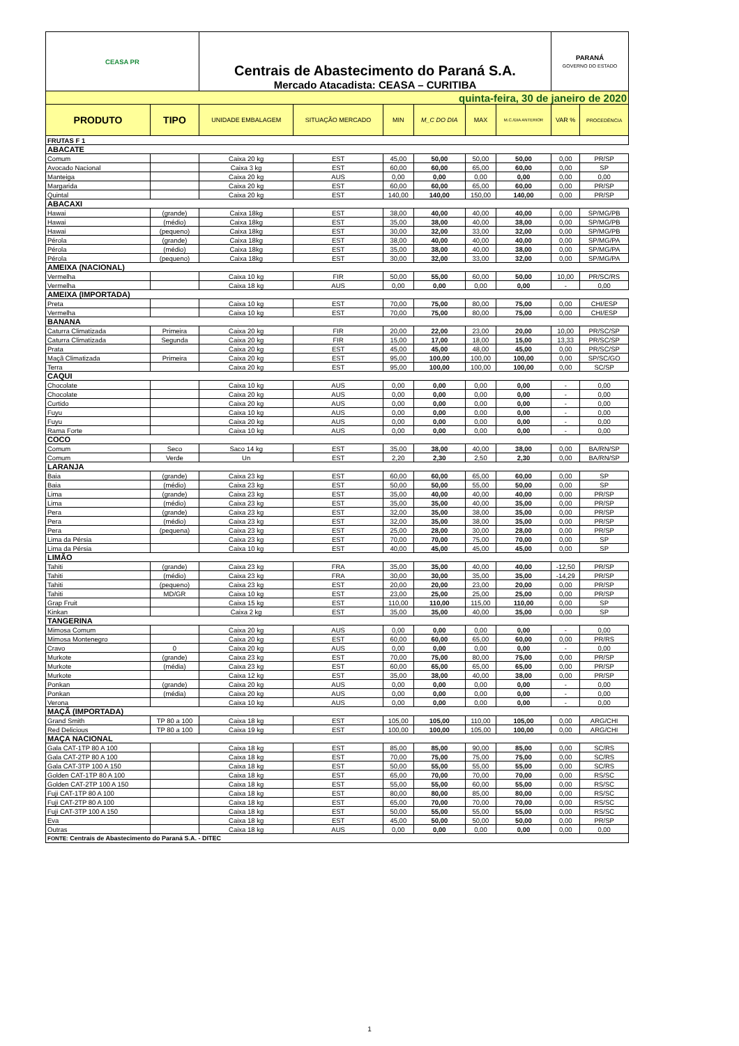| CEASA PR | | Centrais de Abastecimento do Paraná S.A. Mercado Atacadista: CEASA – CURITIBA | | | | | | PARANÁ GOVERNO DO ESTADO | |
| quinta-feira, 30 de janeiro de 2020 | | | | | | | | | |
| PRODUTO | TIPO | UNIDADE EMBALAGEM | SITUAÇÃO MERCADO | MIN | M_C DO DIA | MAX | M.C./DIA ANTERIOR | VAR % | PROCEDÊNCIA |
| FRUTAS F 1 | | | | | | | | | |
| ABACATE | | | | | | | | | |
| Comum | | Caixa 20 kg | EST | 45,00 | 50,00 | 50,00 | 50,00 | 0,00 | PR/SP |
| Avocado Nacional | | Caixa 3 kg | EST | 60,00 | 60,00 | 65,00 | 60,00 | 0,00 | SP |
| Manteiga | | Caixa 20 kg | AUS | 0,00 | 0,00 | 0,00 | 0,00 | 0,00 | 0,00 |
| Margarida | | Caixa 20 kg | EST | 60,00 | 60,00 | 65,00 | 60,00 | 0,00 | PR/SP |
| Quintal | | Caixa 20 kg | EST | 140,00 | 140,00 | 150,00 | 140,00 | 0,00 | PR/SP |
| ABACAXI | | | | | | | | | |
| Hawai | (grande) | Caixa 18kg | EST | 38,00 | 40,00 | 40,00 | 40,00 | 0,00 | SP/MG/PB |
| Hawai | (médio) | Caixa 18kg | EST | 35,00 | 38,00 | 40,00 | 38,00 | 0,00 | SP/MG/PB |
| Hawai | (pequeno) | Caixa 18kg | EST | 30,00 | 32,00 | 33,00 | 32,00 | 0,00 | SP/MG/PB |
| Pérola | (grande) | Caixa 18kg | EST | 38,00 | 40,00 | 40,00 | 40,00 | 0,00 | SP/MG/PA |
| Pérola | (médio) | Caixa 18kg | EST | 35,00 | 38,00 | 40,00 | 38,00 | 0,00 | SP/MG/PA |
| Pérola | (pequeno) | Caixa 18kg | EST | 30,00 | 32,00 | 33,00 | 32,00 | 0,00 | SP/MG/PA |
| AMEIXA (NACIONAL) | | | | | | | | | |
| Vermelha | | Caixa 10 kg | FIR | 50,00 | 55,00 | 60,00 | 50,00 | 10,00 | PR/SC/RS |
| Vermelha | | Caixa 18 kg | AUS | 0,00 | 0,00 | 0,00 | 0,00 | - | 0,00 |
| AMEIXA (IMPORTADA) | | | | | | | | | |
| Preta | | Caixa 10 kg | EST | 70,00 | 75,00 | 80,00 | 75,00 | 0,00 | CHI/ESP |
| Vermelha | | Caixa 10 kg | EST | 70,00 | 75,00 | 80,00 | 75,00 | 0,00 | CHI/ESP |
| BANANA | | | | | | | | | |
| Caturra Climatizada | Primeira | Caixa 20 kg | FIR | 20,00 | 22,00 | 23,00 | 20,00 | 10,00 | PR/SC/SP |
| Caturra Climatizada | Segunda | Caixa 20 kg | FIR | 15,00 | 17,00 | 18,00 | 15,00 | 13,33 | PR/SC/SP |
| Prata | | Caixa 20 kg | EST | 45,00 | 45,00 | 48,00 | 45,00 | 0,00 | PR/SC/SP |
| Maçã Climatizada | Primeira | Caixa 20 kg | EST | 95,00 | 100,00 | 100,00 | 100,00 | 0,00 | SP/SC/GO |
| Terra | | Caixa 20 kg | EST | 95,00 | 100,00 | 100,00 | 100,00 | 0,00 | SC/SP |
| CAQUI | | | | | | | | | |
| Chocolate | | Caixa 10 kg | AUS | 0,00 | 0,00 | 0,00 | 0,00 | - | 0,00 |
| Chocolate | | Caixa 20 kg | AUS | 0,00 | 0,00 | 0,00 | 0,00 | - | 0,00 |
| Curtido | | Caixa 20 kg | AUS | 0,00 | 0,00 | 0,00 | 0,00 | - | 0,00 |
| Fuyu | | Caixa 10 kg | AUS | 0,00 | 0,00 | 0,00 | 0,00 | - | 0,00 |
| Fuyu | | Caixa 20 kg | AUS | 0,00 | 0,00 | 0,00 | 0,00 | - | 0,00 |
| Rama Forte | | Caixa 10 kg | AUS | 0,00 | 0,00 | 0,00 | 0,00 | - | 0,00 |
| COCO | | | | | | | | | |
| Comum | Seco | Saco 14 kg | EST | 35,00 | 38,00 | 40,00 | 38,00 | 0,00 | BA/RN/SP |
| Comum | Verde | Un | EST | 2,20 | 2,30 | 2,50 | 2,30 | 0,00 | BA/RN/SP |
| LARANJA | | | | | | | | | |
| Baia | (grande) | Caixa 23 kg | EST | 60,00 | 60,00 | 65,00 | 60,00 | 0,00 | SP |
| Baia | (médio) | Caixa 23 kg | EST | 50,00 | 50,00 | 55,00 | 50,00 | 0,00 | SP |
| Lima | (grande) | Caixa 23 kg | EST | 35,00 | 40,00 | 40,00 | 40,00 | 0,00 | PR/SP |
| Lima | (médio) | Caixa 23 kg | EST | 35,00 | 35,00 | 40,00 | 35,00 | 0,00 | PR/SP |
| Pera | (grande) | Caixa 23 kg | EST | 32,00 | 35,00 | 38,00 | 35,00 | 0,00 | PR/SP |
| Pera | (médio) | Caixa 23 kg | EST | 32,00 | 35,00 | 38,00 | 35,00 | 0,00 | PR/SP |
| Pera | (pequena) | Caixa 23 kg | EST | 25,00 | 28,00 | 30,00 | 28,00 | 0,00 | PR/SP |
| Lima da Pérsia | | Caixa 23 kg | EST | 70,00 | 70,00 | 75,00 | 70,00 | 0,00 | SP |
| Lima da Pérsia | | Caixa 10 kg | EST | 40,00 | 45,00 | 45,00 | 45,00 | 0,00 | SP |
| LIMÃO | | | | | | | | | |
| Tahiti | (grande) | Caixa 23 kg | FRA | 35,00 | 35,00 | 40,00 | 40,00 | -12,50 | PR/SP |
| Tahiti | (médio) | Caixa 23 kg | FRA | 30,00 | 30,00 | 35,00 | 35,00 | -14,29 | PR/SP |
| Tahiti | (pequeno) | Caixa 23 kg | EST | 20,00 | 20,00 | 23,00 | 20,00 | 0,00 | PR/SP |
| Tahiti | MD/GR | Caixa 10 kg | EST | 23,00 | 25,00 | 25,00 | 25,00 | 0,00 | PR/SP |
| Grap Fruit | | Caixa 15 kg | EST | 110,00 | 110,00 | 115,00 | 110,00 | 0,00 | SP |
| Kinkan | | Caixa 2 kg | EST | 35,00 | 35,00 | 40,00 | 35,00 | 0,00 | SP |
| TANGERINA | | | | | | | | | |
| Mimosa Comum | | Caixa 20 kg | AUS | 0,00 | 0,00 | 0,00 | 0,00 | - | 0,00 |
| Mimosa Montenegro | | Caixa 20 kg | EST | 60,00 | 60,00 | 65,00 | 60,00 | 0,00 | PR/RS |
| Cravo | 0 | Caixa 20 kg | AUS | 0,00 | 0,00 | 0,00 | 0,00 | - | 0,00 |
| Murkote | (grande) | Caixa 23 kg | EST | 70,00 | 75,00 | 80,00 | 75,00 | 0,00 | PR/SP |
| Murkote | (média) | Caixa 23 kg | EST | 60,00 | 65,00 | 65,00 | 65,00 | 0,00 | PR/SP |
| Murkote | | Caixa 12 kg | EST | 35,00 | 38,00 | 40,00 | 38,00 | 0,00 | PR/SP |
| Ponkan | (grande) | Caixa 20 kg | AUS | 0,00 | 0,00 | 0,00 | 0,00 | - | 0,00 |
| Ponkan | (média) | Caixa 20 kg | AUS | 0,00 | 0,00 | 0,00 | 0,00 | - | 0,00 |
| Verona | | Caixa 10 kg | AUS | 0,00 | 0,00 | 0,00 | 0,00 | - | 0,00 |
| MAÇÃ (IMPORTADA) | | | | | | | | | |
| Grand Smith | TP 80 a 100 | Caixa 18 kg | EST | 105,00 | 105,00 | 110,00 | 105,00 | 0,00 | ARG/CHI |
| Red Delicious | TP 80 a 100 | Caixa 19 kg | EST | 100,00 | 100,00 | 105,00 | 100,00 | 0,00 | ARG/CHI |
| MAÇA NACIONAL | | | | | | | | | |
| Gala CAT-1TP 80 A 100 | | Caixa 18 kg | EST | 85,00 | 85,00 | 90,00 | 85,00 | 0,00 | SC/RS |
| Gala CAT-2TP 80 A 100 | | Caixa 18 kg | EST | 70,00 | 75,00 | 75,00 | 75,00 | 0,00 | SC/RS |
| Gala CAT-3TP 100 A 150 | | Caixa 18 kg | EST | 50,00 | 55,00 | 55,00 | 55,00 | 0,00 | SC/RS |
| Golden CAT-1TP 80 A 100 | | Caixa 18 kg | EST | 65,00 | 70,00 | 70,00 | 70,00 | 0,00 | RS/SC |
| Golden CAT-2TP 100 A 150 | | Caixa 18 kg | EST | 55,00 | 55,00 | 60,00 | 55,00 | 0,00 | RS/SC |
| Fuji CAT-1TP 80 A 100 | | Caixa 18 kg | EST | 80,00 | 80,00 | 85,00 | 80,00 | 0,00 | RS/SC |
| Fuji CAT-2TP 80 A 100 | | Caixa 18 kg | EST | 65,00 | 70,00 | 70,00 | 70,00 | 0,00 | RS/SC |
| Fuji CAT-3TP 100 A 150 | | Caixa 18 kg | EST | 50,00 | 55,00 | 55,00 | 55,00 | 0,00 | RS/SC |
| Eva | | Caixa 18 kg | EST | 45,00 | 50,00 | 50,00 | 50,00 | 0,00 | PR/SP |
| Outras | | Caixa 18 kg | AUS | 0,00 | 0,00 | 0,00 | 0,00 | 0,00 | 0,00 |
| FONTE: Centrais de Abastecimento do Paraná S.A. - DITEC | | | | | | | | | |
1